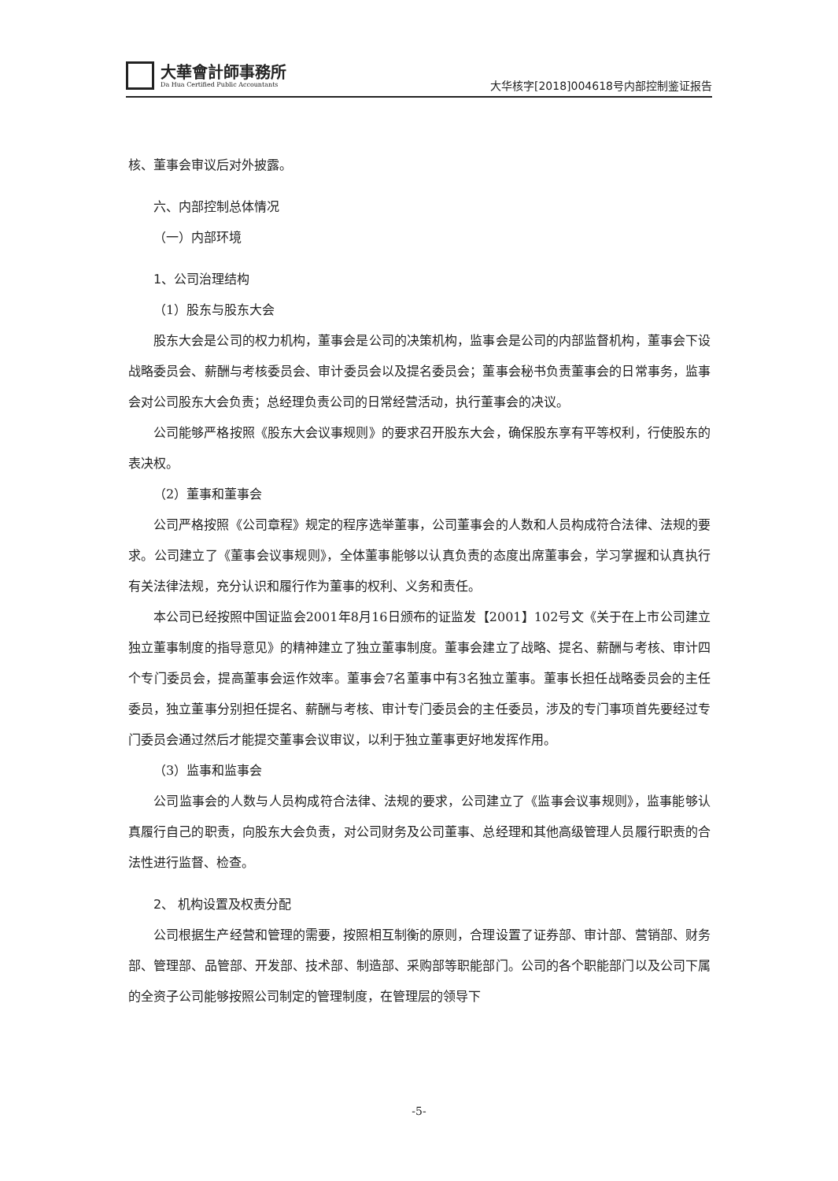大華會計師事務所
Da Hua Certified Public Accountants
大华核字[2018]004618号内部控制鉴证报告
核、董事会审议后对外披露。
六、内部控制总体情况
（一）内部环境
1、公司治理结构
（1）股东与股东大会
股东大会是公司的权力机构，董事会是公司的决策机构，监事会是公司的内部监督机构，董事会下设战略委员会、薪酬与考核委员会、审计委员会以及提名委员会；董事会秘书负责董事会的日常事务，监事会对公司股东大会负责；总经理负责公司的日常经营活动，执行董事会的决议。
公司能够严格按照《股东大会议事规则》的要求召开股东大会，确保股东享有平等权利，行使股东的表决权。
（2）董事和董事会
公司严格按照《公司章程》规定的程序选举董事，公司董事会的人数和人员构成符合法律、法规的要求。公司建立了《董事会议事规则》，全体董事能够以认真负责的态度出席董事会，学习掌握和认真执行有关法律法规，充分认识和履行作为董事的权利、义务和责任。
本公司已经按照中国证监会2001年8月16日颁布的证监发【2001】102号文《关于在上市公司建立独立董事制度的指导意见》的精神建立了独立董事制度。董事会建立了战略、提名、薪酬与考核、审计四个专门委员会，提高董事会运作效率。董事会7名董事中有3名独立董事。董事长担任战略委员会的主任委员，独立董事分别担任提名、薪酬与考核、审计专门委员会的主任委员，涉及的专门事项首先要经过专门委员会通过然后才能提交董事会议审议，以利于独立董事更好地发挥作用。
（3）监事和监事会
公司监事会的人数与人员构成符合法律、法规的要求，公司建立了《监事会议事规则》，监事能够认真履行自己的职责，向股东大会负责，对公司财务及公司董事、总经理和其他高级管理人员履行职责的合法性进行监督、检查。
2、 机构设置及权责分配
公司根据生产经营和管理的需要，按照相互制衡的原则，合理设置了证券部、审计部、营销部、财务部、管理部、品管部、开发部、技术部、制造部、采购部等职能部门。公司的各个职能部门以及公司下属的全资子公司能够按照公司制定的管理制度，在管理层的领导下
-5-